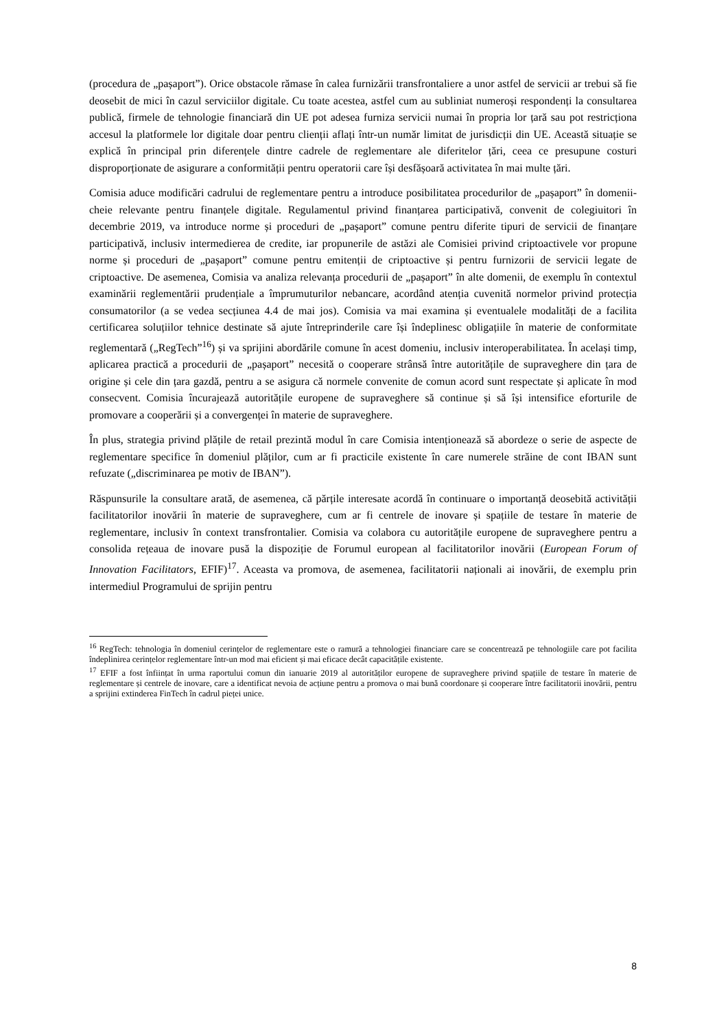(procedura de „pașaport”). Orice obstacole rămase în calea furnizării transfrontaliere a unor astfel de servicii ar trebui să fie deosebit de mici în cazul serviciilor digitale. Cu toate acestea, astfel cum au subliniat numeroși respondenți la consultarea publică, firmele de tehnologie financiară din UE pot adesea furniza servicii numai în propria lor țară sau pot restricționa accesul la platformele lor digitale doar pentru clienții aflați într-un număr limitat de jurisdicții din UE. Această situație se explică în principal prin diferențele dintre cadrele de reglementare ale diferitelor țări, ceea ce presupune costuri disproporționate de asigurare a conformității pentru operatorii care își desfășoară activitatea în mai multe țări.
Comisia aduce modificări cadrului de reglementare pentru a introduce posibilitatea procedurilor de „pașaport” în domenii-cheie relevante pentru finanțele digitale. Regulamentul privind finanțarea participativă, convenit de colegiuitori în decembrie 2019, va introduce norme și proceduri de „pașaport” comune pentru diferite tipuri de servicii de finanțare participativă, inclusiv intermedierea de credite, iar propunerile de astăzi ale Comisiei privind criptoactivele vor propune norme și proceduri de „pașaport” comune pentru emitenții de criptoactive și pentru furnizorii de servicii legate de criptoactive. De asemenea, Comisia va analiza relevanța procedurii de „pașaport” în alte domenii, de exemplu în contextul examinării reglementării prudențiale a împrumuturilor nebancare, acordând atenția cuvenită normelor privind protecția consumatorilor (a se vedea secțiunea 4.4 de mai jos). Comisia va mai examina și eventualele modalități de a facilita certificarea soluțiilor tehnice destinate să ajute întreprinderile care își îndeplinesc obligațiile în materie de conformitate reglementară („RegTech”<sup>16</sup>) și va sprijini abordările comune în acest domeniu, inclusiv interoperabilitatea. În același timp, aplicarea practică a procedurii de „pașaport” necesită o cooperare strânsă între autoritățile de supraveghere din țara de origine și cele din țara gazdă, pentru a se asigura că normele convenite de comun acord sunt respectate și aplicate în mod consecvent. Comisia încurajează autoritățile europene de supraveghere să continue și să își intensifice eforturile de promovare a cooperării și a convergenței în materie de supraveghere.
În plus, strategia privind plățile de retail prezintă modul în care Comisia intenționează să abordeze o serie de aspecte de reglementare specifice în domeniul plăților, cum ar fi practicile existente în care numerele străine de cont IBAN sunt refuzate („discriminarea pe motiv de IBAN”).
Răspunsurile la consultare arată, de asemenea, că părțile interesate acordă în continuare o importanță deosebită activității facilitatorilor inovării în materie de supraveghere, cum ar fi centrele de inovare și spațiile de testare în materie de reglementare, inclusiv în context transfrontalier. Comisia va colabora cu autoritățile europene de supraveghere pentru a consolida rețeaua de inovare pusă la dispoziție de Forumul european al facilitatorilor inovării (European Forum of Innovation Facilitators, EFIF)<sup>17</sup>. Aceasta va promova, de asemenea, facilitatorii naționali ai inovării, de exemplu prin intermediul Programului de sprijin pentru
<sup>16</sup> RegTech: tehnologia în domeniul cerințelor de reglementare este o ramură a tehnologiei financiare care se concentrează pe tehnologiile care pot facilita îndeplinirea cerințelor reglementare într-un mod mai eficient și mai eficace decât capacitățile existente.
<sup>17</sup> EFIF a fost înființat în urma raportului comun din ianuarie 2019 al autorităților europene de supraveghere privind spațiile de testare în materie de reglementare și centrele de inovare, care a identificat nevoia de acțiune pentru a promova o mai bună coordonare și cooperare între facilitatorii inovării, pentru a sprijini extinderea FinTech în cadrul pieței unice.
8